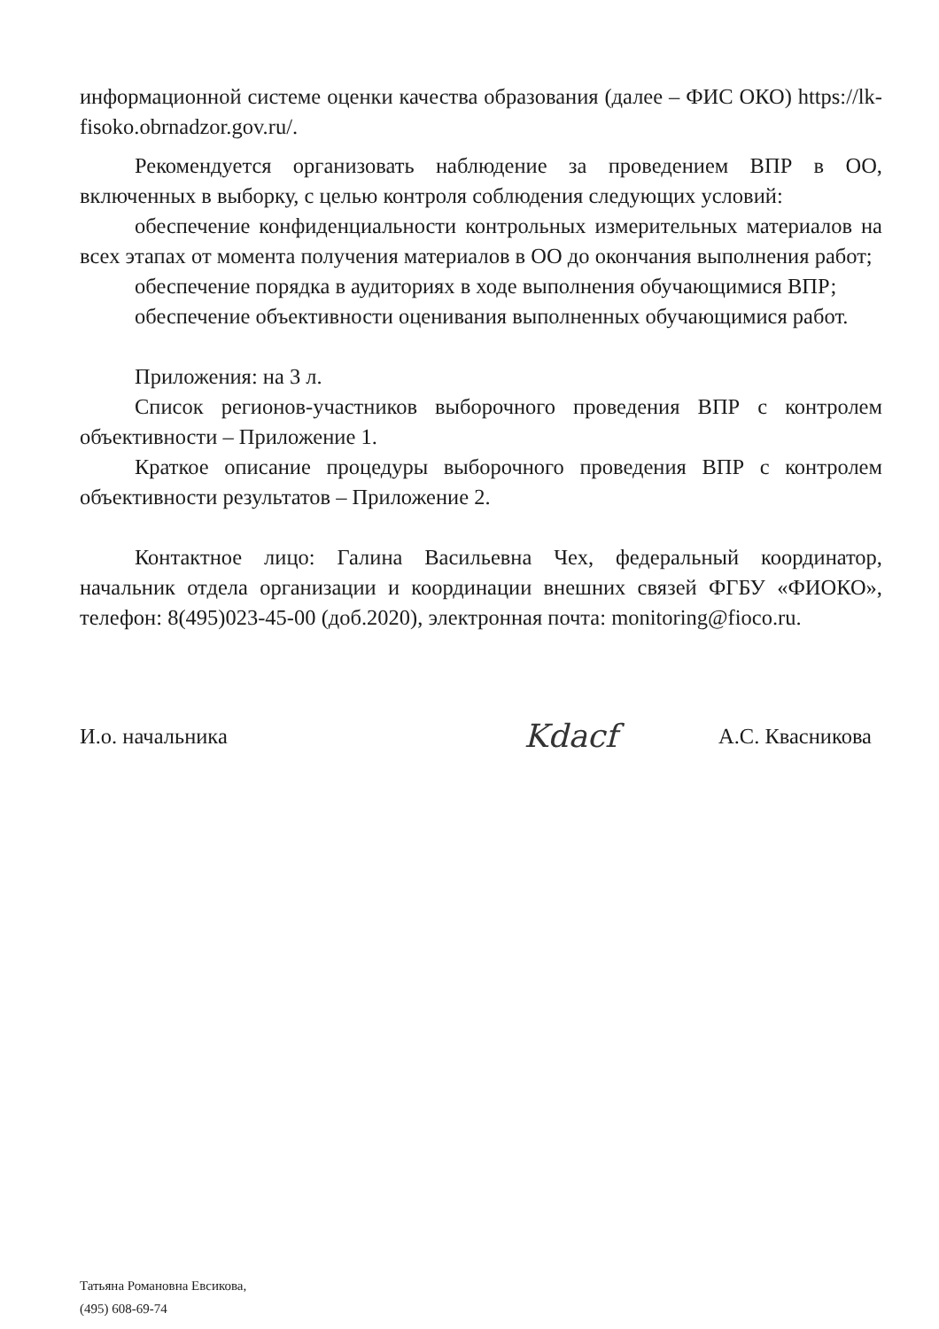информационной системе оценки качества образования (далее – ФИС ОКО) https://lk-fisoko.obrnadzor.gov.ru/.
Рекомендуется организовать наблюдение за проведением ВПР в ОО, включенных в выборку, с целью контроля соблюдения следующих условий:
обеспечение конфиденциальности контрольных измерительных материалов на всех этапах от момента получения материалов в ОО до окончания выполнения работ;
обеспечение порядка в аудиториях в ходе выполнения обучающимися ВПР;
обеспечение объективности оценивания выполненных обучающимися работ.
Приложения: на 3 л.
Список регионов-участников выборочного проведения ВПР с контролем объективности – Приложение 1.
Краткое описание процедуры выборочного проведения ВПР с контролем объективности результатов – Приложение 2.
Контактное лицо: Галина Васильевна Чех, федеральный координатор, начальник отдела организации и координации внешних связей ФГБУ «ФИОКО», телефон: 8(495)023-45-00 (доб.2020), электронная почта: monitoring@fioco.ru.
И.о. начальника Kdacf А.С. Квасникова
Татьяна Романовна Евсикова,
(495) 608-69-74